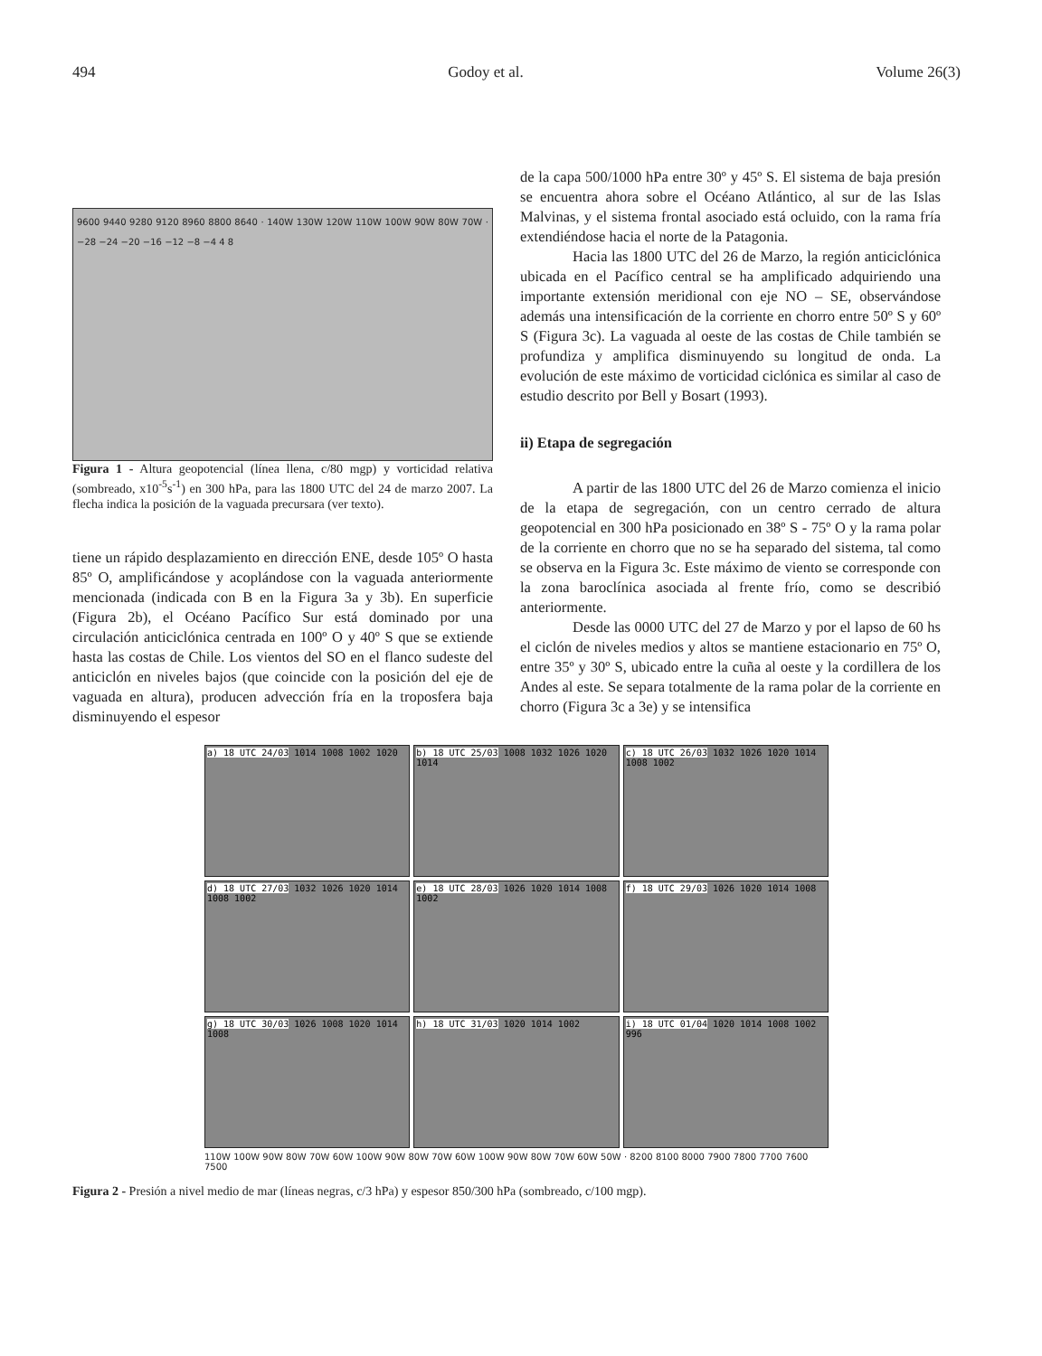494 Godoy et al. Volume 26(3)
9600 9440 9280 9120 8960 8800 8640 · 140W 130W 120W 110W 100W 90W 80W 70W · −28 −24 −20 −16 −12 −8 −4 4 8
Figura 1 - Altura geopotencial (línea llena, c/80 mgp) y vorticidad relativa (sombreado, x10<sup>-5</sup>s<sup>-1</sup>) en 300 hPa, para las 1800 UTC del 24 de marzo 2007. La flecha indica la posición de la vaguada precursara (ver texto).
tiene un rápido desplazamiento en dirección ENE, desde 105º O hasta 85º O, amplificándose y acoplándose con la vaguada anteriormente mencionada (indicada con B en la Figura 3a y 3b). En superficie (Figura 2b), el Océano Pacífico Sur está dominado por una circulación anticiclónica centrada en 100º O y 40º S que se extiende hasta las costas de Chile. Los vientos del SO en el flanco sudeste del anticiclón en niveles bajos (que coincide con la posición del eje de vaguada en altura), producen advección fría en la troposfera baja disminuyendo el espesor
de la capa 500/1000 hPa entre 30º y 45º S. El sistema de baja presión se encuentra ahora sobre el Océano Atlántico, al sur de las Islas Malvinas, y el sistema frontal asociado está ocluido, con la rama fría extendiéndose hacia el norte de la Patagonia.
Hacia las 1800 UTC del 26 de Marzo, la región anticiclónica ubicada en el Pacífico central se ha amplificado adquiriendo una importante extensión meridional con eje NO – SE, observándose además una intensificación de la corriente en chorro entre 50º S y 60º S (Figura 3c). La vaguada al oeste de las costas de Chile también se profundiza y amplifica disminuyendo su longitud de onda. La evolución de este máximo de vorticidad ciclónica es similar al caso de estudio descrito por Bell y Bosart (1993).
ii) Etapa de segregación
A partir de las 1800 UTC del 26 de Marzo comienza el inicio de la etapa de segregación, con un centro cerrado de altura geopotencial en 300 hPa posicionado en 38º S - 75º O y la rama polar de la corriente en chorro que no se ha separado del sistema, tal como se observa en la Figura 3c. Este máximo de viento se corresponde con la zona baroclínica asociada al frente frío, como se describió anteriormente.
Desde las 0000 UTC del 27 de Marzo y por el lapso de 60 hs el ciclón de niveles medios y altos se mantiene estacionario en 75º O, entre 35º y 30º S, ubicado entre la cuña al oeste y la cordillera de los Andes al este. Se separa totalmente de la rama polar de la corriente en chorro (Figura 3c a 3e) y se intensifica
a) 18 UTC 24/03 1014 1008 1002 1020
b) 18 UTC 25/03 1008 1032 1026 1020 1014
c) 18 UTC 26/03 1032 1026 1020 1014 1008 1002
d) 18 UTC 27/03 1032 1026 1020 1014 1008 1002
e) 18 UTC 28/03 1026 1020 1014 1008 1002
f) 18 UTC 29/03 1026 1020 1014 1008
g) 18 UTC 30/03 1026 1008 1020 1014 1008
h) 18 UTC 31/03 1020 1014 1002
i) 18 UTC 01/04 1020 1014 1008 1002 996
110W 100W 90W 80W 70W 60W 100W 90W 80W 70W 60W 100W 90W 80W 70W 60W 50W · 8200 8100 8000 7900 7800 7700 7600 7500
Figura 2 - Presión a nivel medio de mar (líneas negras, c/3 hPa) y espesor 850/300 hPa (sombreado, c/100 mgp).